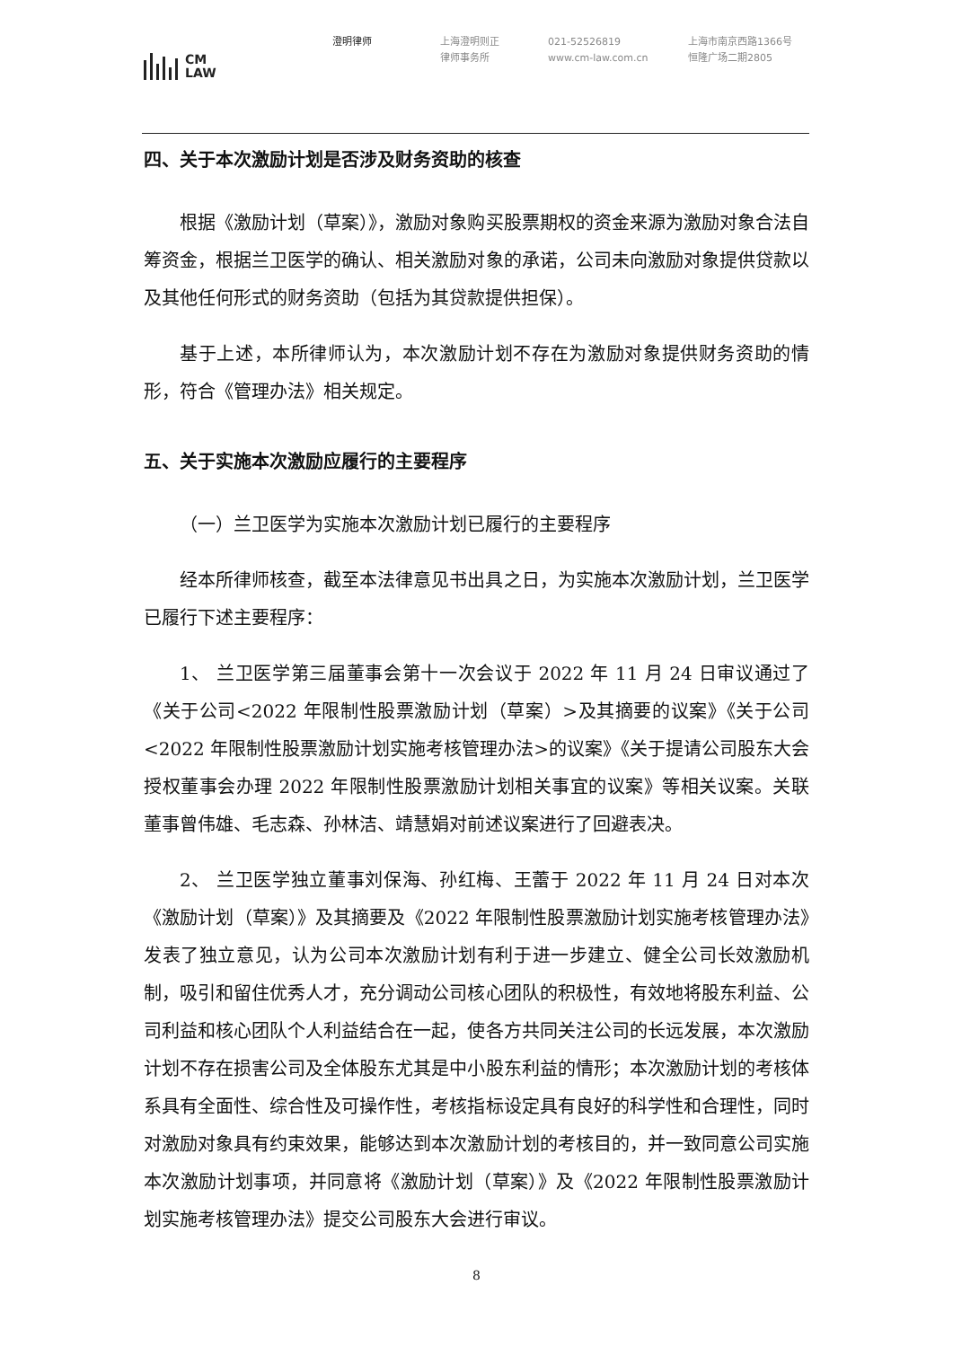CM
LAW
澄明律师 上海澄明则正
律师事务所
021-52526819
www.cm-law.com.cn
上海市南京西路1366号
恒隆广场二期2805
四、关于本次激励计划是否涉及财务资助的核查
根据《激励计划（草案）》，激励对象购买股票期权的资金来源为激励对象合法自筹资金，根据兰卫医学的确认、相关激励对象的承诺，公司未向激励对象提供贷款以及其他任何形式的财务资助（包括为其贷款提供担保）。
基于上述，本所律师认为，本次激励计划不存在为激励对象提供财务资助的情形，符合《管理办法》相关规定。
五、关于实施本次激励应履行的主要程序
（一）兰卫医学为实施本次激励计划已履行的主要程序
经本所律师核查，截至本法律意见书出具之日，为实施本次激励计划，兰卫医学已履行下述主要程序：
1、 兰卫医学第三届董事会第十一次会议于 2022 年 11 月 24 日审议通过了《关于公司<2022 年限制性股票激励计划（草案）>及其摘要的议案》《关于公司<2022 年限制性股票激励计划实施考核管理办法>的议案》《关于提请公司股东大会授权董事会办理 2022 年限制性股票激励计划相关事宜的议案》等相关议案。关联董事曾伟雄、毛志森、孙林洁、靖慧娟对前述议案进行了回避表决。
2、 兰卫医学独立董事刘保海、孙红梅、王蕾于 2022 年 11 月 24 日对本次《激励计划（草案）》及其摘要及《2022 年限制性股票激励计划实施考核管理办法》发表了独立意见，认为公司本次激励计划有利于进一步建立、健全公司长效激励机制，吸引和留住优秀人才，充分调动公司核心团队的积极性，有效地将股东利益、公司利益和核心团队个人利益结合在一起，使各方共同关注公司的长远发展，本次激励计划不存在损害公司及全体股东尤其是中小股东利益的情形；本次激励计划的考核体系具有全面性、综合性及可操作性，考核指标设定具有良好的科学性和合理性，同时对激励对象具有约束效果，能够达到本次激励计划的考核目的，并一致同意公司实施本次激励计划事项，并同意将《激励计划（草案）》及《2022 年限制性股票激励计划实施考核管理办法》提交公司股东大会进行审议。
8